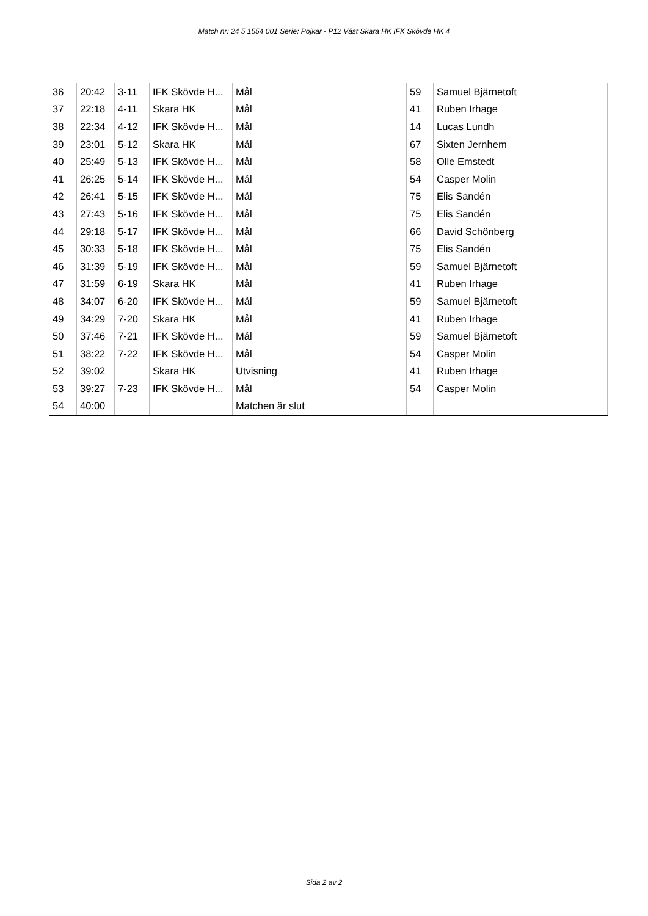Match nr: 24 5 1554 001 Serie: Pojkar - P12 Väst Skara HK IFK Skövde HK 4
| 36 | 20:42 | 3-11 | IFK Skövde H... | Mål | 59 | Samuel Bjärnetoft |
| 37 | 22:18 | 4-11 | Skara HK | Mål | 41 | Ruben Irhage |
| 38 | 22:34 | 4-12 | IFK Skövde H... | Mål | 14 | Lucas Lundh |
| 39 | 23:01 | 5-12 | Skara HK | Mål | 67 | Sixten Jernhem |
| 40 | 25:49 | 5-13 | IFK Skövde H... | Mål | 58 | Olle Emstedt |
| 41 | 26:25 | 5-14 | IFK Skövde H... | Mål | 54 | Casper Molin |
| 42 | 26:41 | 5-15 | IFK Skövde H... | Mål | 75 | Elis Sandén |
| 43 | 27:43 | 5-16 | IFK Skövde H... | Mål | 75 | Elis Sandén |
| 44 | 29:18 | 5-17 | IFK Skövde H... | Mål | 66 | David Schönberg |
| 45 | 30:33 | 5-18 | IFK Skövde H... | Mål | 75 | Elis Sandén |
| 46 | 31:39 | 5-19 | IFK Skövde H... | Mål | 59 | Samuel Bjärnetoft |
| 47 | 31:59 | 6-19 | Skara HK | Mål | 41 | Ruben Irhage |
| 48 | 34:07 | 6-20 | IFK Skövde H... | Mål | 59 | Samuel Bjärnetoft |
| 49 | 34:29 | 7-20 | Skara HK | Mål | 41 | Ruben Irhage |
| 50 | 37:46 | 7-21 | IFK Skövde H... | Mål | 59 | Samuel Bjärnetoft |
| 51 | 38:22 | 7-22 | IFK Skövde H... | Mål | 54 | Casper Molin |
| 52 | 39:02 | | Skara HK | Utvisning | 41 | Ruben Irhage |
| 53 | 39:27 | 7-23 | IFK Skövde H... | Mål | 54 | Casper Molin |
| 54 | 40:00 | | | Matchen är slut | | |
Sida 2 av 2